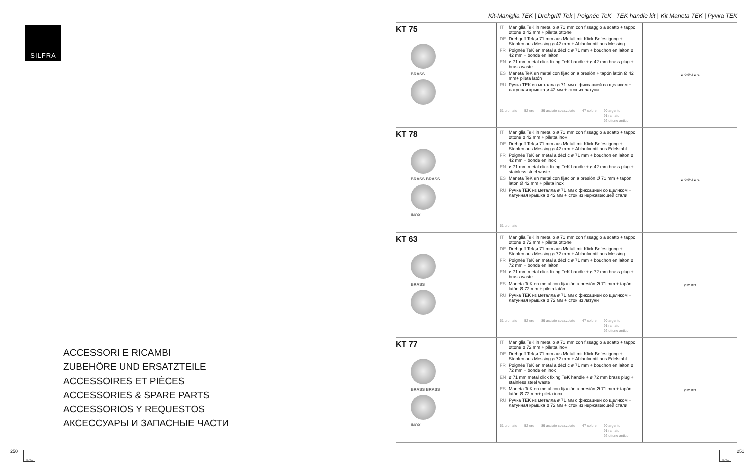SILFRA
ACCESSORI E RICAMBI
ZUBEHÖRE UND ERSATZTEILE
ACCESSOIRES ET PIÈCES
ACCESSORIES & SPARE PARTS
ACCESSORIOS Y REQUESTOS
АКСЕССУАРЫ И ЗАПАСНЫЕ ЧАСТИ
250 SILFRA
Kit-Maniglia TEK | Drehgriff Tek | Poignée TeK | TEK handle kit | Kit Maneta TEK | Ручка TEK
KT 75
BRASS
IT Maniglia TeK in metallo ø 71 mm con fissaggio a scatto + tappo ottone ø 42 mm + piletta ottone
DE Drehgriff Tek ø 71 mm aus Metall mit Klick-Befestigung + Stopfen aus Messing ø 42 mm + Ablaufventil aus Messing
FR Poignée TeK en métal à déclic ø 71 mm + bouchon en laiton ø 42 mm + bonde en laiton
EN ø 71 mm metal click fixing TeK handle + ø 42 mm brass plug + brass waste
ES Maneta TeK en metal con fijación a presión + tapón latón Ø 42 mm+ pileta latón
RU Ручка TEK из металла ø 71 мм с фиксацией со щелчком + латунная крышка ø 42 мм + сток из латуни
51 cromato 52 oro 89 acciaio spazzolato 47 colore 90 argento
91 ramato
92 ottone antico
Ø70 Ø42 Ø71
KT 78
BRASS BRASS
INOX
IT Maniglia TeK in metallo ø 71 mm con fissaggio a scatto + tappo ottone ø 42 mm + piletta inox
DE Drehgriff Tek ø 71 mm aus Metall mit Klick-Befestigung + Stopfen aus Messing ø 42 mm + Ablaufventil aus Edelstahl
FR Poignée TeK en métal à déclic ø 71 mm + bouchon en laiton ø 42 mm + bonde en inox
EN ø 71 mm metal click fixing TeK handle + ø 42 mm brass plug + stainless steel waste
ES Maneta TeK en metal con fijación a presión Ø 71 mm + tapón latón Ø 42 mm + pileta inox
RU Ручка TEK из металла ø 71 мм с фиксацией со щелчком + латунная крышка ø 42 мм + сток из нержавеющей стали
51 cromato
Ø70 Ø42 Ø71
KT 63
BRASS
IT Maniglia TeK in metallo ø 71 mm con fissaggio a scatto + tappo ottone ø 72 mm + piletta ottone
DE Drehgriff Tek ø 71 mm aus Metall mit Klick-Befestigung + Stopfen aus Messing ø 72 mm + Ablaufventil aus Messing
FR Poignée TeK en métal à déclic ø 71 mm + bouchon en laiton ø 72 mm + bonde en laiton
EN ø 71 mm metal click fixing TeK handle + ø 72 mm brass plug + brass waste
ES Maneta TeK en metal con fijación a presión Ø 71 mm + tapón latón Ø 72 mm + pileta latón
RU Ручка TEK из металла ø 71 мм с фиксацией со щелчком + латунная крышка ø 72 мм + сток из латуни
51 cromato 52 oro 89 acciaio spazzolato 47 colore 90 argento
91 ramato
92 ottone antico
Ø72 Ø71
KT 77
BRASS BRASS
INOX
IT Maniglia TeK in metallo ø 71 mm con fissaggio a scatto + tappo ottone ø 72 mm + piletta inox
DE Drehgriff Tek ø 71 mm aus Metall mit Klick-Befestigung + Stopfen aus Messing ø 72 mm + Ablaufventil aus Edelstahl
FR Poignée TeK en métal à déclic ø 71 mm + bouchon en laiton ø 72 mm + bonde en inox
EN ø 71 mm metal click fixing TeK handle + ø 72 mm brass plug + stainless steel waste
ES Maneta TeK en metal con fijación a presión Ø 71 mm + tapón latón Ø 72 mm+ pileta inox
RU Ручка TEK из металла ø 71 мм с фиксацией со щелчком + латунная крышка ø 72 мм + сток из нержавеющей стали
51 cromato 52 oro 89 acciaio spazzolato 47 colore 90 argento
91 ramato
92 ottone antico
Ø72 Ø71
SILFRA 251